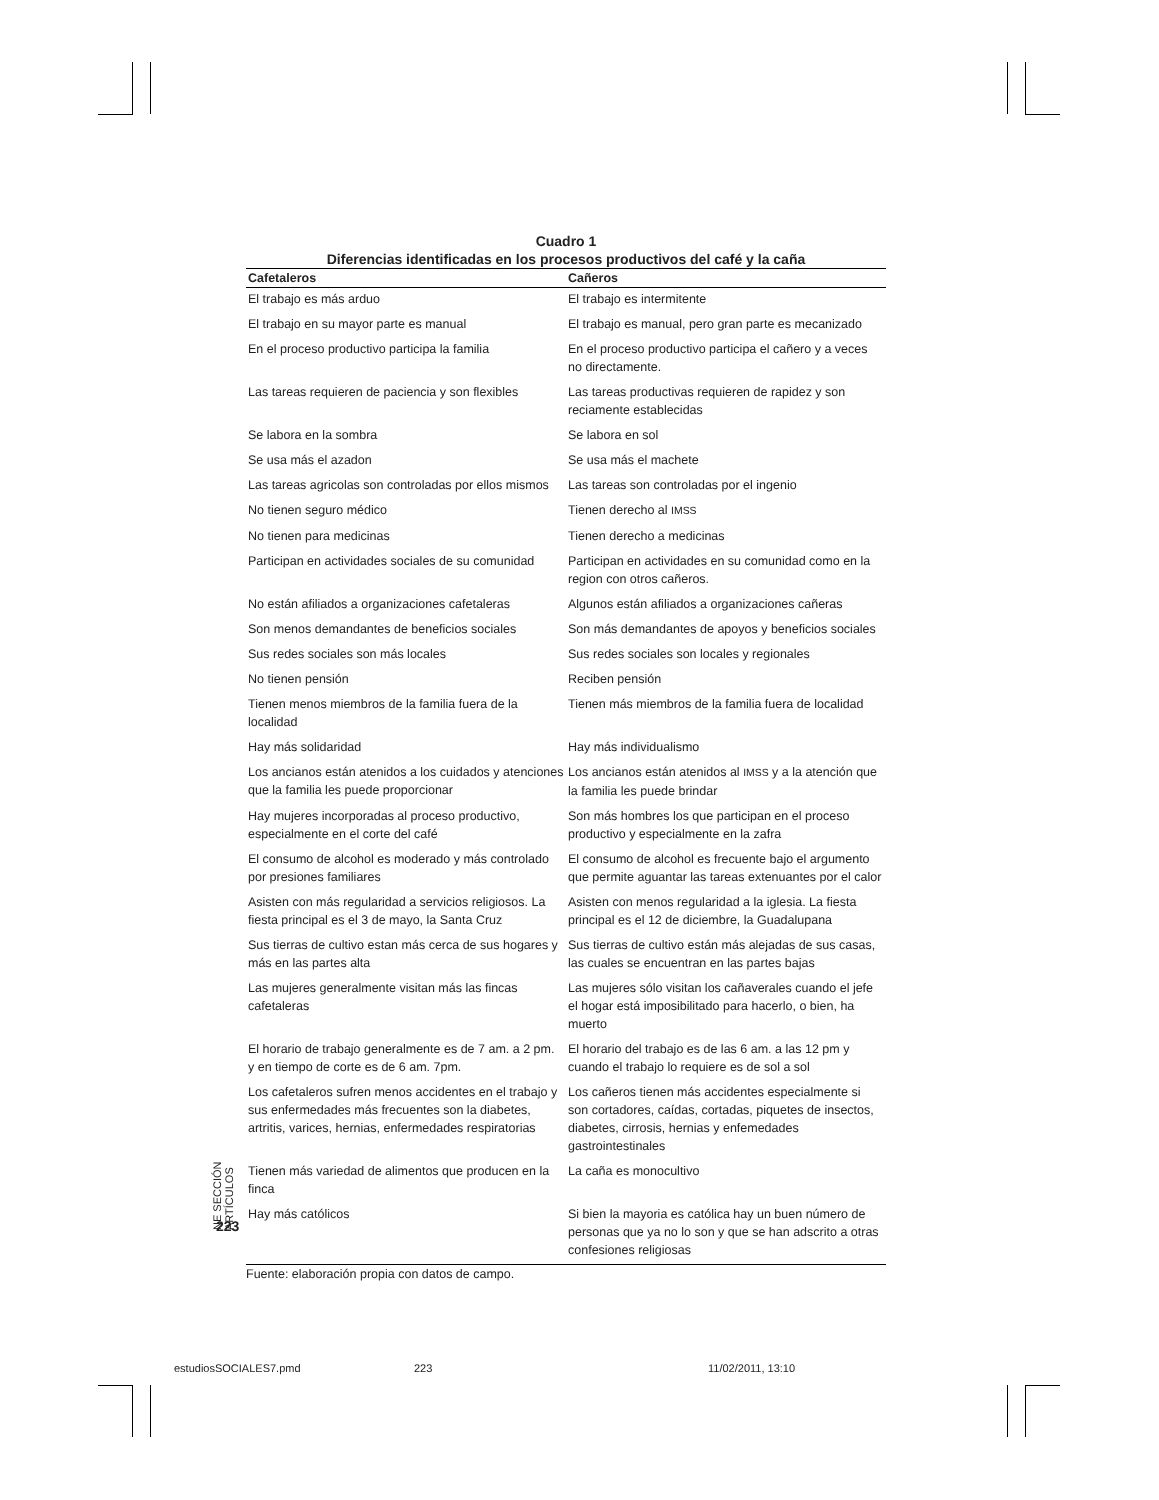Cuadro 1
Diferencias identificadas en los procesos productivos del café y la caña
| Cafetaleros | Cañeros |
| --- | --- |
| El trabajo es más arduo | El trabajo es intermitente |
| El trabajo en su mayor parte es manual | El trabajo es manual, pero gran parte es mecanizado |
| En el proceso productivo participa la familia | En el proceso productivo participa el cañero y a veces no directamente. |
| Las tareas requieren de paciencia y son flexibles | Las tareas productivas requieren de rapidez y son reciamente establecidas |
| Se labora en la sombra | Se labora en sol |
| Se usa más el azadon | Se usa más el machete |
| Las tareas agricolas son controladas por ellos mismos | Las tareas son controladas por el ingenio |
| No tienen seguro médico | Tienen derecho al IMSS |
| No tienen para medicinas | Tienen derecho a medicinas |
| Participan en actividades sociales de su comunidad | Participan en actividades en su comunidad como en la region con otros cañeros. |
| No están afiliados a organizaciones cafetaleras | Algunos están afiliados a organizaciones cañeras |
| Son menos demandantes de beneficios sociales | Son más demandantes de apoyos y beneficios sociales |
| Sus redes sociales son más locales | Sus redes sociales son locales y regionales |
| No tienen pensión | Reciben pensión |
| Tienen menos miembros de la familia fuera de la localidad | Tienen más miembros de la familia fuera de localidad |
| Hay más solidaridad | Hay más individualismo |
| Los ancianos están atenidos a los cuidados y atenciones que la familia les puede proporcionar | Los ancianos están atenidos al IMSS y a la atención que la familia les puede brindar |
| Hay mujeres incorporadas al proceso productivo, especialmente en el corte del café | Son más hombres los que participan en el proceso productivo y especialmente en la zafra |
| El consumo de alcohol es moderado y más controlado por presiones familiares | El consumo de alcohol es frecuente bajo el argumento que permite aguantar las tareas extenuantes por el calor |
| Asisten con más regularidad a servicios religiosos. La fiesta principal es el 3 de mayo, la Santa Cruz | Asisten con menos regularidad a la iglesia. La fiesta principal es el 12 de diciembre, la Guadalupana |
| Sus tierras de cultivo estan más cerca de sus hogares y más en las partes alta | Sus tierras de cultivo están más alejadas de sus casas, las cuales se encuentran en las partes bajas |
| Las mujeres generalmente visitan más las fincas cafetaleras | Las mujeres sólo visitan los cañaverales cuando el jefe el hogar está imposibilitado para hacerlo, o bien, ha muerto |
| El horario de trabajo generalmente es de 7 am. a 2 pm. y en tiempo de corte es de 6 am. 7pm. | El horario del trabajo es de las 6 am. a las 12 pm y cuando el trabajo lo requiere es de sol a sol |
| Los cafetaleros sufren menos accidentes en el trabajo y sus enfermedades más frecuentes son la diabetes, artritis, varices, hernias, enfermedades respiratorias | Los cañeros tienen más accidentes especialmente si son cortadores, caídas, cortadas, piquetes de insectos, diabetes, cirrosis, hernias y enfemedades gastrointestinales |
| Tienen más variedad de alimentos que producen en la finca | La caña es monocultivo |
| Hay más católicos | Si bien la mayoria es católica hay un buen número de personas que ya no lo son y que se han adscrito a otras confesiones religiosas |
Fuente: elaboración propia con datos de campo.
223
NE SECCIÓN ARTÍCULOS
estudiosSOCIALES7.pmd 223 11/02/2011, 13:10